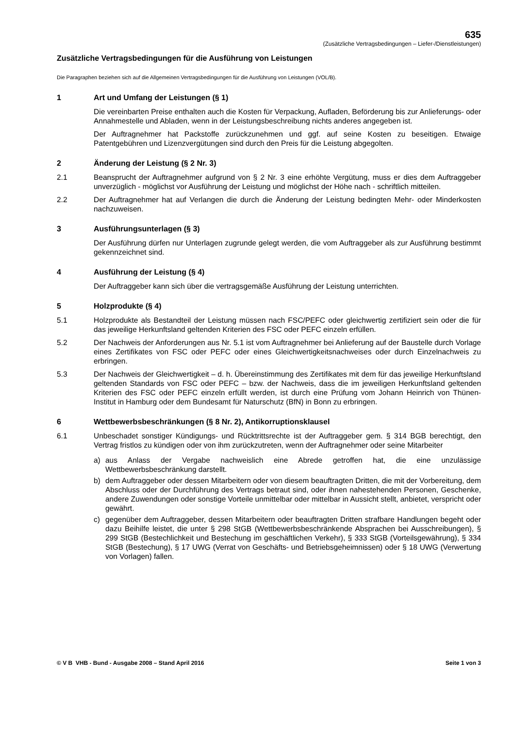635
(Zusätzliche Vertragsbedingungen – Liefer-/Dienstleistungen)
Zusätzliche Vertragsbedingungen für die Ausführung von Leistungen
Die Paragraphen beziehen sich auf die Allgemeinen Vertragsbedingungen für die Ausführung von Leistungen (VOL/B).
1 Art und Umfang der Leistungen (§ 1)
Die vereinbarten Preise enthalten auch die Kosten für Verpackung, Aufladen, Beförderung bis zur Anlieferungs- oder Annahmestelle und Abladen, wenn in der Leistungsbeschreibung nichts anderes angegeben ist.
Der Auftragnehmer hat Packstoffe zurückzunehmen und ggf. auf seine Kosten zu beseitigen. Etwaige Patentgebühren und Lizenzvergütungen sind durch den Preis für die Leistung abgegolten.
2 Änderung der Leistung (§ 2 Nr. 3)
2.1 Beansprucht der Auftragnehmer aufgrund von § 2 Nr. 3 eine erhöhte Vergütung, muss er dies dem Auftraggeber unverzüglich - möglichst vor Ausführung der Leistung und möglichst der Höhe nach - schriftlich mitteilen.
2.2 Der Auftragnehmer hat auf Verlangen die durch die Änderung der Leistung bedingten Mehr- oder Minderkosten nachzuweisen.
3 Ausführungsunterlagen (§ 3)
Der Ausführung dürfen nur Unterlagen zugrunde gelegt werden, die vom Auftraggeber als zur Ausführung bestimmt gekennzeichnet sind.
4 Ausführung der Leistung (§ 4)
Der Auftraggeber kann sich über die vertragsgemäße Ausführung der Leistung unterrichten.
5 Holzprodukte (§ 4)
5.1 Holzprodukte als Bestandteil der Leistung müssen nach FSC/PEFC oder gleichwertig zertifiziert sein oder die für das jeweilige Herkunftsland geltenden Kriterien des FSC oder PEFC einzeln erfüllen.
5.2 Der Nachweis der Anforderungen aus Nr. 5.1 ist vom Auftragnehmer bei Anlieferung auf der Baustelle durch Vorlage eines Zertifikates von FSC oder PEFC oder eines Gleichwertigkeitsnachweises oder durch Einzelnachweis zu erbringen.
5.3 Der Nachweis der Gleichwertigkeit – d. h. Übereinstimmung des Zertifikates mit dem für das jeweilige Herkunftsland geltenden Standards von FSC oder PEFC – bzw. der Nachweis, dass die im jeweiligen Herkunftsland geltenden Kriterien des FSC oder PEFC einzeln erfüllt werden, ist durch eine Prüfung vom Johann Heinrich von Thünen-Institut in Hamburg oder dem Bundesamt für Naturschutz (BfN) in Bonn zu erbringen.
6 Wettbewerbsbeschränkungen (§ 8 Nr. 2), Antikorruptionsklausel
6.1 Unbeschadet sonstiger Kündigungs- und Rücktrittsrechte ist der Auftraggeber gem. § 314 BGB berechtigt, den Vertrag fristlos zu kündigen oder von ihm zurückzutreten, wenn der Auftragnehmer oder seine Mitarbeiter
a) aus Anlass der Vergabe nachweislich eine Abrede getroffen hat, die eine unzulässige Wettbewerbsbeschränkung darstellt.
b) dem Auftraggeber oder dessen Mitarbeitern oder von diesem beauftragten Dritten, die mit der Vorbereitung, dem Abschluss oder der Durchführung des Vertrags betraut sind, oder ihnen nahestehenden Personen, Geschenke, andere Zuwendungen oder sonstige Vorteile unmittelbar oder mittelbar in Aussicht stellt, anbietet, verspricht oder gewährt.
c) gegenüber dem Auftraggeber, dessen Mitarbeitern oder beauftragten Dritten strafbare Handlungen begeht oder dazu Beihilfe leistet, die unter § 298 StGB (Wettbewerbsbeschränkende Absprachen bei Ausschreibungen), § 299 StGB (Bestechlichkeit und Bestechung im geschäftlichen Verkehr), § 333 StGB (Vorteilsgewährung), § 334 StGB (Bestechung), § 17 UWG (Verrat von Geschäfts- und Betriebsgeheimnissen) oder § 18 UWG (Verwertung von Vorlagen) fallen.
© V B VHB - Bund - Ausgabe 2008 – Stand April 2016
Seite 1 von 3